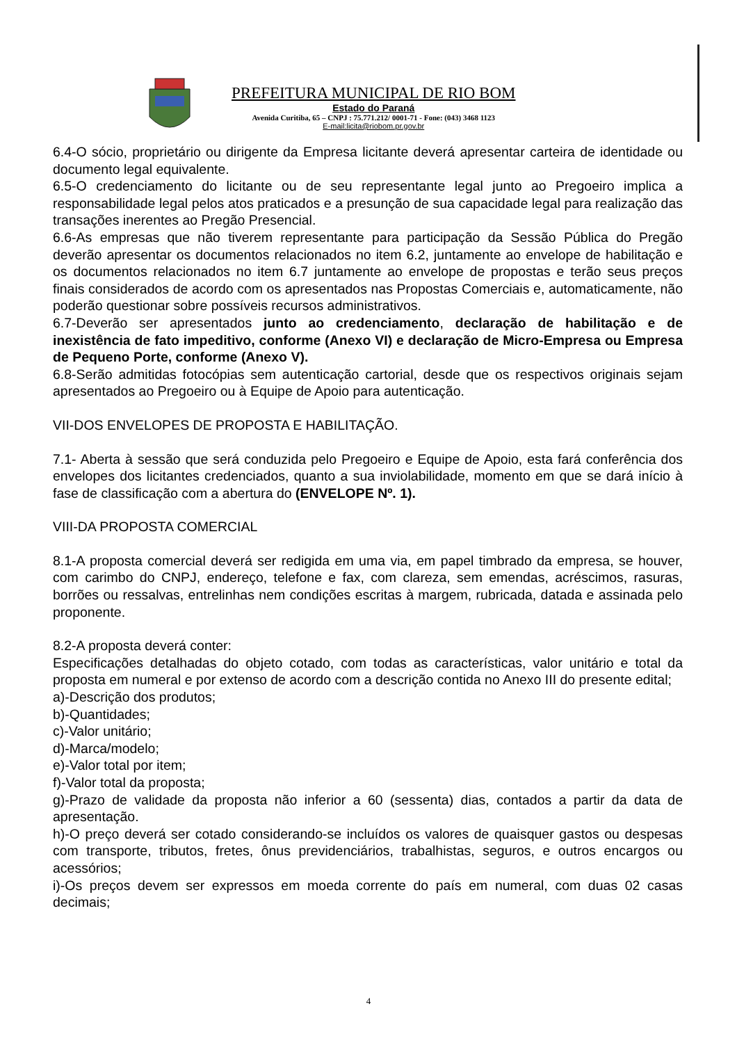PREFEITURA MUNICIPAL DE RIO BOM
Estado do Paraná
Avenida Curitiba, 65 – CNPJ : 75.771.212/ 0001-71 - Fone: (043) 3468 1123
E-mail:licita@riobom.pr.gov.br
6.4-O sócio, proprietário ou dirigente da Empresa licitante deverá apresentar carteira de identidade ou documento legal equivalente.
6.5-O credenciamento do licitante ou de seu representante legal junto ao Pregoeiro implica a responsabilidade legal pelos atos praticados e a presunção de sua capacidade legal para realização das transações inerentes ao Pregão Presencial.
6.6-As empresas que não tiverem representante para participação da Sessão Pública do Pregão deverão apresentar os documentos relacionados no item 6.2, juntamente ao envelope de habilitação e os documentos relacionados no item 6.7 juntamente ao envelope de propostas e terão seus preços finais considerados de acordo com os apresentados nas Propostas Comerciais e, automaticamente, não poderão questionar sobre possíveis recursos administrativos.
6.7-Deverão ser apresentados junto ao credenciamento, declaração de habilitação e de inexistência de fato impeditivo, conforme (Anexo VI) e declaração de Micro-Empresa ou Empresa de Pequeno Porte, conforme (Anexo V).
6.8-Serão admitidas fotocópias sem autenticação cartorial, desde que os respectivos originais sejam apresentados ao Pregoeiro ou à Equipe de Apoio para autenticação.
VII-DOS ENVELOPES DE PROPOSTA E HABILITAÇÃO.
7.1- Aberta à sessão que será conduzida pelo Pregoeiro e Equipe de Apoio, esta fará conferência dos envelopes dos licitantes credenciados, quanto a sua inviolabilidade, momento em que se dará início à fase de classificação com a abertura do (ENVELOPE Nº. 1).
VIII-DA PROPOSTA COMERCIAL
8.1-A proposta comercial deverá ser redigida em uma via, em papel timbrado da empresa, se houver, com carimbo do CNPJ, endereço, telefone e fax, com clareza, sem emendas, acréscimos, rasuras, borrões ou ressalvas, entrelinhas nem condições escritas à margem, rubricada, datada e assinada pelo proponente.
8.2-A proposta deverá conter:
Especificações detalhadas do objeto cotado, com todas as características, valor unitário e total da proposta em numeral e por extenso de acordo com a descrição contida no Anexo III do presente edital;
a)-Descrição dos produtos;
b)-Quantidades;
c)-Valor unitário;
d)-Marca/modelo;
e)-Valor total por item;
f)-Valor total da proposta;
g)-Prazo de validade da proposta não inferior a 60 (sessenta) dias, contados a partir da data de apresentação.
h)-O preço deverá ser cotado considerando-se incluídos os valores de quaisquer gastos ou despesas com transporte, tributos, fretes, ônus previdenciários, trabalhistas, seguros, e outros encargos ou acessórios;
i)-Os preços devem ser expressos em moeda corrente do país em numeral, com duas 02 casas decimais;
4